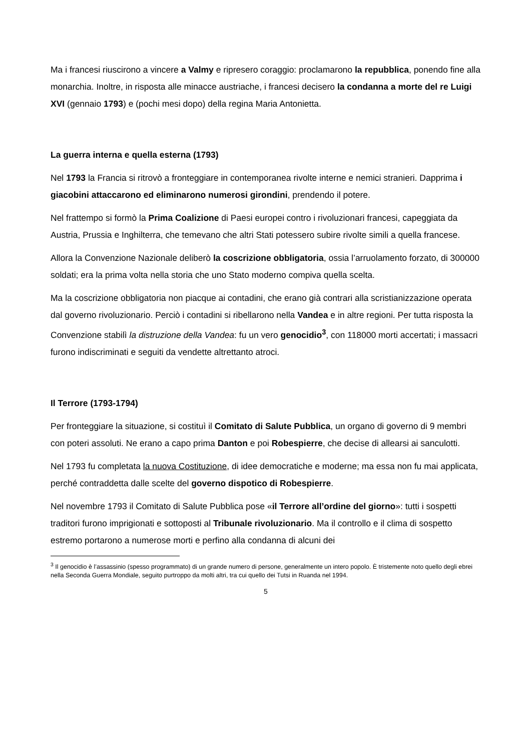Ma i francesi riuscirono a vincere a Valmy e ripresero coraggio: proclamarono la repubblica, ponendo fine alla monarchia. Inoltre, in risposta alle minacce austriache, i francesi decisero la condanna a morte del re Luigi XVI (gennaio 1793) e (pochi mesi dopo) della regina Maria Antonietta.
La guerra interna e quella esterna (1793)
Nel 1793 la Francia si ritrovò a fronteggiare in contemporanea rivolte interne e nemici stranieri. Dapprima i giacobini attaccarono ed eliminarono numerosi girondini, prendendo il potere.
Nel frattempo si formò la Prima Coalizione di Paesi europei contro i rivoluzionari francesi, capeggiata da Austria, Prussia e Inghilterra, che temevano che altri Stati potessero subire rivolte simili a quella francese.
Allora la Convenzione Nazionale deliberò la coscrizione obbligatoria, ossia l’arruolamento forzato, di 300000 soldati; era la prima volta nella storia che uno Stato moderno compiva quella scelta.
Ma la coscrizione obbligatoria non piacque ai contadini, che erano già contrari alla scristianizzazione operata dal governo rivoluzionario. Perciò i contadini si ribellarono nella Vandea e in altre regioni. Per tutta risposta la Convenzione stabilì la distruzione della Vandea: fu un vero genocidio<sup>3</sup>, con 118000 morti accertati; i massacri furono indiscriminati e seguiti da vendette altrettanto atroci.
Il Terrore (1793-1794)
Per fronteggiare la situazione, si costituì il Comitato di Salute Pubblica, un organo di governo di 9 membri con poteri assoluti. Ne erano a capo prima Danton e poi Robespierre, che decise di allearsi ai sanculotti.
Nel 1793 fu completata la nuova Costituzione, di idee democratiche e moderne; ma essa non fu mai applicata, perché contraddetta dalle scelte del governo dispotico di Robespierre.
Nel novembre 1793 il Comitato di Salute Pubblica pose «il Terrore all’ordine del giorno»: tutti i sospetti traditori furono imprigionati e sottoposti al Tribunale rivoluzionario. Ma il controllo e il clima di sospetto estremo portarono a numerose morti e perfino alla condanna di alcuni dei
<sup>3</sup> Il genocidio è l’assassinio (spesso programmato) di un grande numero di persone, generalmente un intero popolo. È tristemente noto quello degli ebrei nella Seconda Guerra Mondiale, seguito purtroppo da molti altri, tra cui quello dei Tutsi in Ruanda nel 1994.
5